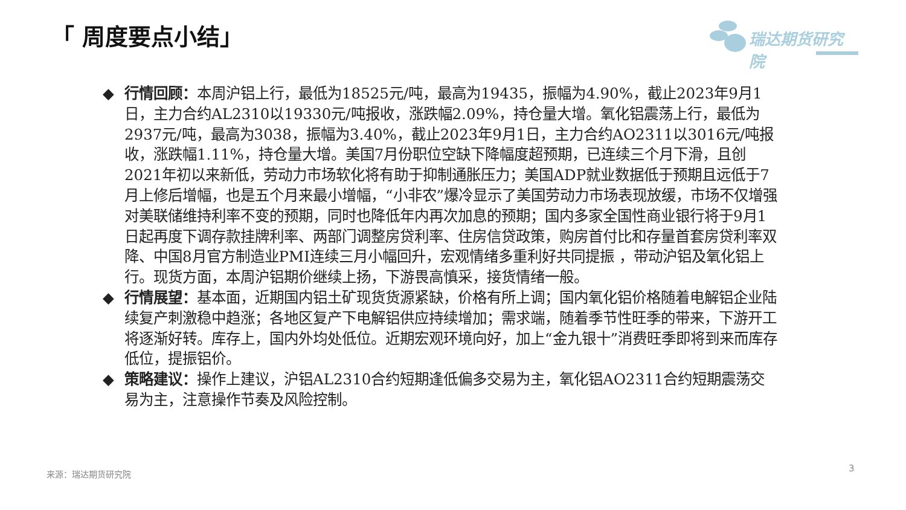「 周度要点小结」 瑞达期货研究院
◆ 行情回顾：本周沪铝上行，最低为18525元/吨，最高为19435，振幅为4.90%，截止2023年9月1日，主力合约AL2310以19330元/吨报收，涨跌幅2.09%，持仓量大增。氧化铝震荡上行，最低为2937元/吨，最高为3038，振幅为3.40%，截止2023年9月1日，主力合约AO2311以3016元/吨报收，涨跌幅1.11%，持仓量大增。美国7月份职位空缺下降幅度超预期，已连续三个月下滑，且创2021年初以来新低，劳动力市场软化将有助于抑制通胀压力；美国ADP就业数据低于预期且远低于7月上修后增幅，也是五个月来最小增幅，“小非农”爆冷显示了美国劳动力市场表现放缓，市场不仅增强对美联储维持利率不变的预期，同时也降低年内再次加息的预期；国内多家全国性商业银行将于9月1日起再度下调存款挂牌利率、两部门调整房贷利率、住房信贷政策，购房首付比和存量首套房贷利率双降、中国8月官方制造业PMI连续三月小幅回升，宏观情绪多重利好共同提振 ，带动沪铝及氧化铝上行。现货方面，本周沪铝期价继续上扬，下游畏高慎采，接货情绪一般。
◆ 行情展望：基本面，近期国内铝土矿现货货源紧缺，价格有所上调；国内氧化铝价格随着电解铝企业陆续复产刺激稳中趋涨；各地区复产下电解铝供应持续增加；需求端，随着季节性旺季的带来，下游开工将逐渐好转。库存上，国内外均处低位。近期宏观环境向好，加上“金九银十”消费旺季即将到来而库存低位，提振铝价。
◆ 策略建议：操作上建议，沪铝AL2310合约短期逢低偏多交易为主，氧化铝AO2311合约短期震荡交易为主，注意操作节奏及风险控制。
来源：瑞达期货研究院 3